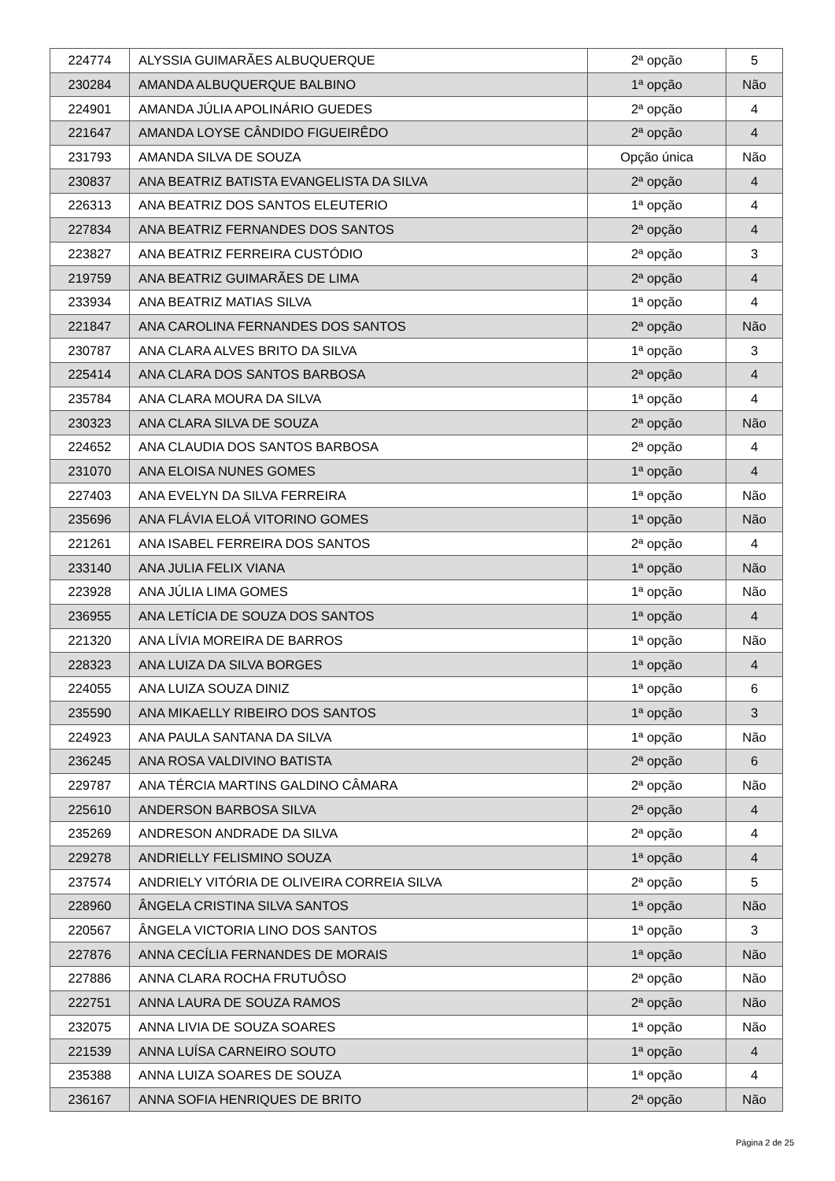| 224774 | ALYSSIA GUIMARÃES ALBUQUERQUE | 2ª opção | 5 |
| 230284 | AMANDA ALBUQUERQUE BALBINO | 1ª opção | Não |
| 224901 | AMANDA JÚLIA APOLINÁRIO GUEDES | 2ª opção | 4 |
| 221647 | AMANDA LOYSE CÂNDIDO FIGUEIRÊDO | 2ª opção | 4 |
| 231793 | AMANDA SILVA DE SOUZA | Opção única | Não |
| 230837 | ANA BEATRIZ BATISTA EVANGELISTA DA SILVA | 2ª opção | 4 |
| 226313 | ANA BEATRIZ DOS SANTOS ELEUTERIO | 1ª opção | 4 |
| 227834 | ANA BEATRIZ FERNANDES DOS SANTOS | 2ª opção | 4 |
| 223827 | ANA BEATRIZ FERREIRA CUSTÓDIO | 2ª opção | 3 |
| 219759 | ANA BEATRIZ GUIMARÃES DE LIMA | 2ª opção | 4 |
| 233934 | ANA BEATRIZ MATIAS SILVA | 1ª opção | 4 |
| 221847 | ANA CAROLINA FERNANDES DOS SANTOS | 2ª opção | Não |
| 230787 | ANA CLARA ALVES BRITO DA SILVA | 1ª opção | 3 |
| 225414 | ANA CLARA DOS SANTOS BARBOSA | 2ª opção | 4 |
| 235784 | ANA CLARA MOURA DA SILVA | 1ª opção | 4 |
| 230323 | ANA CLARA SILVA DE SOUZA | 2ª opção | Não |
| 224652 | ANA CLAUDIA DOS SANTOS BARBOSA | 2ª opção | 4 |
| 231070 | ANA ELOISA NUNES GOMES | 1ª opção | 4 |
| 227403 | ANA EVELYN DA SILVA FERREIRA | 1ª opção | Não |
| 235696 | ANA FLÁVIA ELOÁ VITORINO GOMES | 1ª opção | Não |
| 221261 | ANA ISABEL FERREIRA DOS SANTOS | 2ª opção | 4 |
| 233140 | ANA JULIA FELIX VIANA | 1ª opção | Não |
| 223928 | ANA JÚLIA LIMA GOMES | 1ª opção | Não |
| 236955 | ANA LETÍCIA DE SOUZA DOS SANTOS | 1ª opção | 4 |
| 221320 | ANA LÍVIA MOREIRA DE BARROS | 1ª opção | Não |
| 228323 | ANA LUIZA DA SILVA BORGES | 1ª opção | 4 |
| 224055 | ANA LUIZA SOUZA DINIZ | 1ª opção | 6 |
| 235590 | ANA MIKAELLY RIBEIRO DOS SANTOS | 1ª opção | 3 |
| 224923 | ANA PAULA SANTANA DA SILVA | 1ª opção | Não |
| 236245 | ANA ROSA VALDIVINO BATISTA | 2ª opção | 6 |
| 229787 | ANA TÉRCIA MARTINS GALDINO CÂMARA | 2ª opção | Não |
| 225610 | ANDERSON BARBOSA SILVA | 2ª opção | 4 |
| 235269 | ANDRESON ANDRADE DA SILVA | 2ª opção | 4 |
| 229278 | ANDRIELLY FELISMINO SOUZA | 1ª opção | 4 |
| 237574 | ANDRIELY VITÓRIA DE OLIVEIRA CORREIA SILVA | 2ª opção | 5 |
| 228960 | ÂNGELA CRISTINA SILVA SANTOS | 1ª opção | Não |
| 220567 | ÂNGELA VICTORIA LINO DOS SANTOS | 1ª opção | 3 |
| 227876 | ANNA CECÍLIA FERNANDES DE MORAIS | 1ª opção | Não |
| 227886 | ANNA CLARA ROCHA FRUTUÔSO | 2ª opção | Não |
| 222751 | ANNA LAURA DE SOUZA RAMOS | 2ª opção | Não |
| 232075 | ANNA LIVIA DE SOUZA SOARES | 1ª opção | Não |
| 221539 | ANNA LUÍSA CARNEIRO SOUTO | 1ª opção | 4 |
| 235388 | ANNA LUIZA SOARES DE SOUZA | 1ª opção | 4 |
| 236167 | ANNA SOFIA HENRIQUES DE BRITO | 2ª opção | Não |
Página 2 de 25